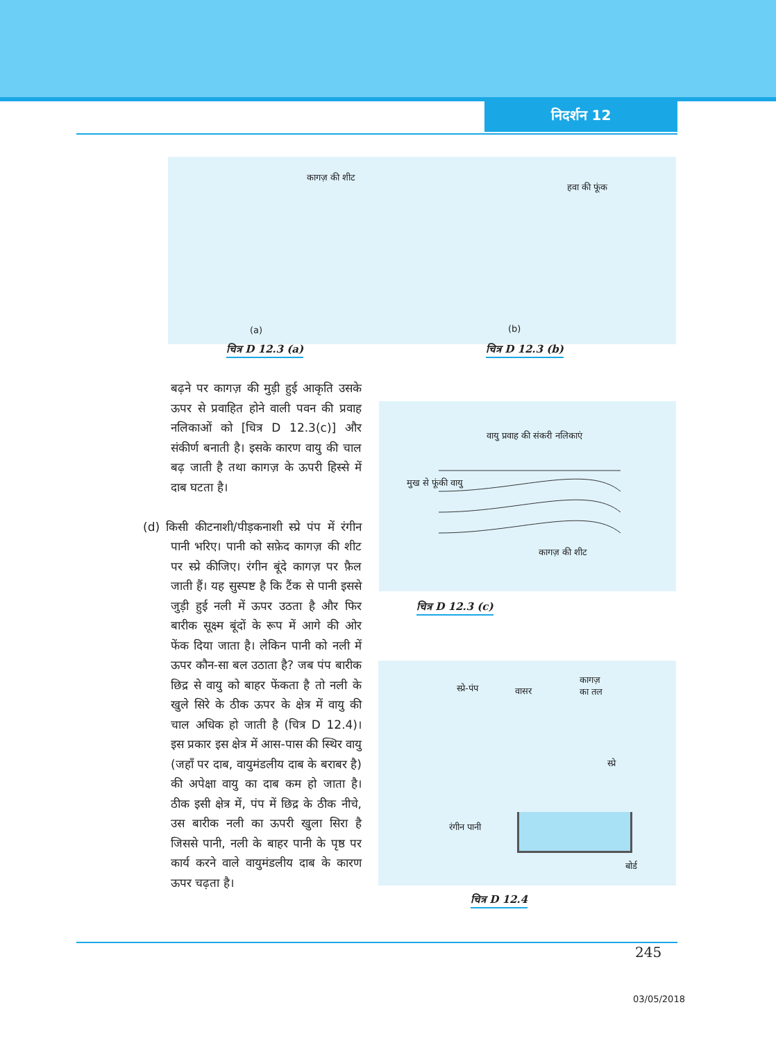निदर्शन 12
कागज़ की शीट
हवा की फूंक
(a) (b)
चित्र D 12.3 (a) चित्र D 12.3 (b)
बढ़ने पर कागज़ की मुड़ी हुई आकृति उसके ऊपर से प्रवाहित होने वाली पवन की प्रवाह नलिकाओं को [चित्र D 12.3(c)] और संकीर्ण बनाती है। इसके कारण वायु की चाल बढ़ जाती है तथा कागज़ के ऊपरी हिस्से में दाब घटता है।
(d) किसी कीटनाशी/पीड़कनाशी स्प्रे पंप में रंगीन पानी भरिए। पानी को सफ़ेद कागज़ की शीट पर स्प्रे कीजिए। रंगीन बूंदे कागज़ पर फ़ैल जाती हैं। यह सुस्पष्ट है कि टैंक से पानी इससे जुड़ी हुई नली में ऊपर उठता है और फिर बारीक सूक्ष्म बूंदों के रूप में आगे की ओर फेंक दिया जाता है। लेकिन पानी को नली में ऊपर कौन-सा बल उठाता है? जब पंप बारीक छिद्र से वायु को बाहर फेंकता है तो नली के खुले सिरे के ठीक ऊपर के क्षेत्र में वायु की चाल अधिक हो जाती है (चित्र D 12.4)। इस प्रकार इस क्षेत्र में आस-पास की स्थिर वायु (जहाँ पर दाब, वायुमंडलीय दाब के बराबर है) की अपेक्षा वायु का दाब कम हो जाता है। ठीक इसी क्षेत्र में, पंप में छिद्र के ठीक नीचे, उस बारीक नली का ऊपरी खुला सिरा है जिससे पानी, नली के बाहर पानी के पृष्ठ पर कार्य करने वाले वायुमंडलीय दाब के कारण ऊपर चढ़ता है।
वायु प्रवाह की संकरी नलिकाएं
मुख से फूंकी वायु
कागज़ की शीट
चित्र D 12.3 (c)
स्प्रे-पंप वासर
कागज़
का तल
स्प्रे
रंगीन पानी
बोर्ड
चित्र D 12.4
245
03/05/2018